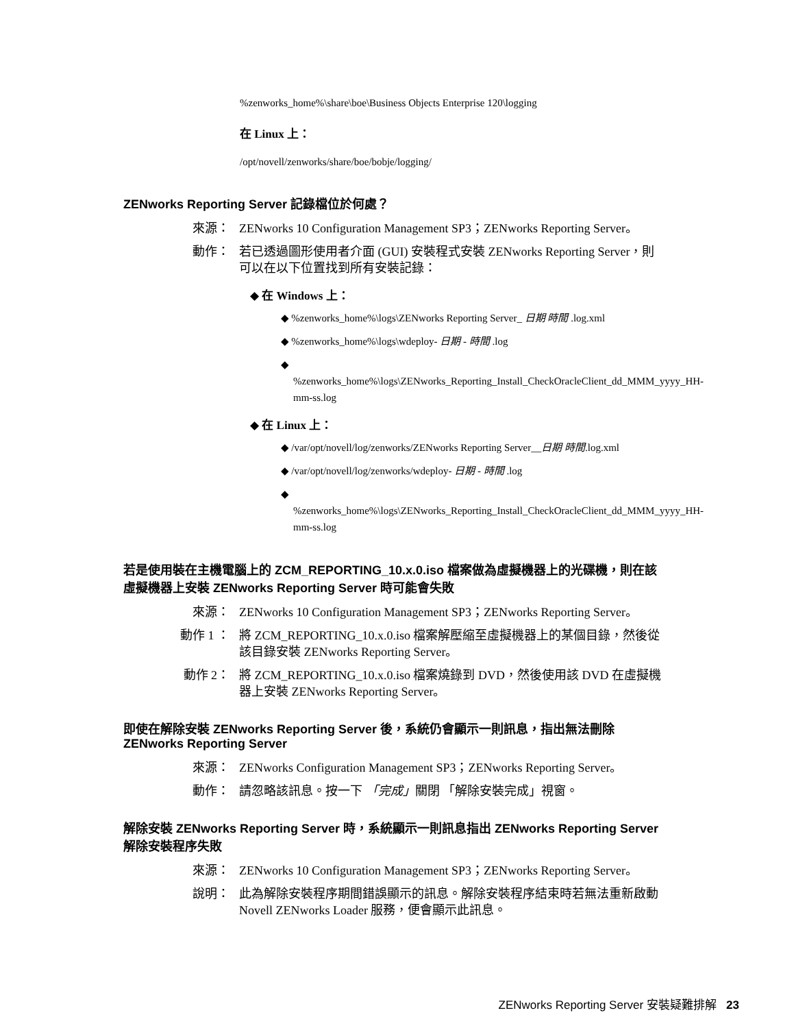%zenworks_home%\share\boe\Business Objects Enterprise 120\logging
在 Linux 上：
/opt/novell/zenworks/share/boe/bobje/logging/
ZENworks Reporting Server 記錄檔位於何處？
來源： ZENworks 10 Configuration Management SP3；ZENworks Reporting Server。
動作： 若已透過圖形使用者介面 (GUI) 安裝程式安裝 ZENworks Reporting Server，則可以在以下位置找到所有安裝記錄：
◆ 在 Windows 上：
◆ %zenworks_home%\logs\ZENworks Reporting Server_ 日期 時間 .log.xml
◆ %zenworks_home%\logs\wdeploy- 日期 - 時間 .log
◆ %zenworks_home%\logs\ZENworks_Reporting_Install_CheckOracleClient_dd_MMM_yyyy_HH-mm-ss.log
◆ 在 Linux 上：
◆ /var/opt/novell/log/zenworks/ZENworks Reporting Server__日期 時間.log.xml
◆ /var/opt/novell/log/zenworks/wdeploy- 日期 - 時間 .log
◆ %zenworks_home%\logs\ZENworks_Reporting_Install_CheckOracleClient_dd_MMM_yyyy_HH-mm-ss.log
若是使用裝在主機電腦上的 ZCM_REPORTING_10.x.0.iso 檔案做為虛擬機器上的光碟機，則在該虛擬機器上安裝 ZENworks Reporting Server 時可能會失敗
來源： ZENworks 10 Configuration Management SP3；ZENworks Reporting Server。
動作 1 ： 將 ZCM_REPORTING_10.x.0.iso 檔案解壓縮至虛擬機器上的某個目錄，然後從該目錄安裝 ZENworks Reporting Server。
動作 2： 將 ZCM_REPORTING_10.x.0.iso 檔案燒錄到 DVD，然後使用該 DVD 在虛擬機器上安裝 ZENworks Reporting Server。
即使在解除安裝 ZENworks Reporting Server 後，系統仍會顯示一則訊息，指出無法刪除 ZENworks Reporting Server
來源： ZENworks Configuration Management SP3；ZENworks Reporting Server。
動作： 請忽略該訊息。按一下 「完成」關閉 「解除安裝完成」視窗。
解除安裝 ZENworks Reporting Server 時，系統顯示一則訊息指出 ZENworks Reporting Server 解除安裝程序失敗
來源： ZENworks 10 Configuration Management SP3；ZENworks Reporting Server。
說明： 此為解除安裝程序期間錯誤顯示的訊息。解除安裝程序結束時若無法重新啟動 Novell ZENworks Loader 服務，便會顯示此訊息。
ZENworks Reporting Server 安裝疑難排解 23